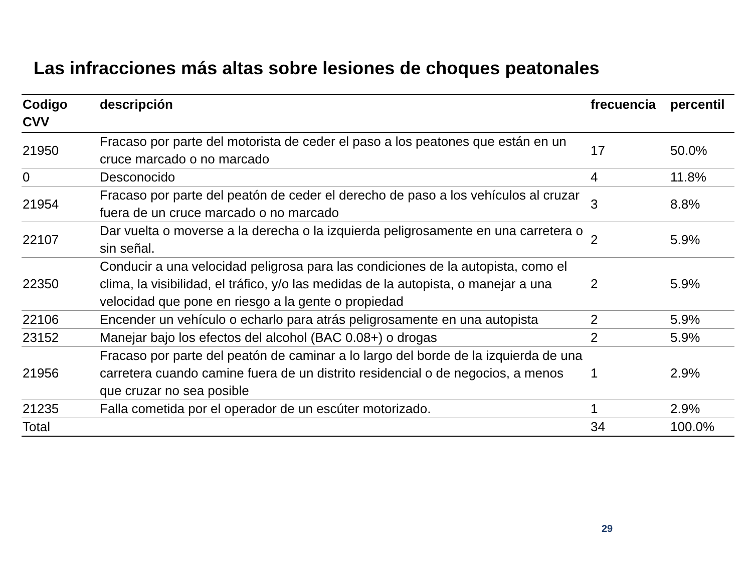Las infracciones más altas sobre lesiones de choques peatonales
| Codigo CVV | descripción | frecuencia | percentil |
| --- | --- | --- | --- |
| 21950 | Fracaso por parte del motorista de ceder el paso a los peatones que están en un cruce marcado o no marcado | 17 | 50.0% |
| 0 | Desconocido | 4 | 11.8% |
| 21954 | Fracaso por parte del peatón de ceder el derecho de paso a los vehículos al cruzar fuera de un cruce marcado o no marcado | 3 | 8.8% |
| 22107 | Dar vuelta o moverse a la derecha o la izquierda peligrosamente en una carretera o sin señal. | 2 | 5.9% |
| 22350 | Conducir a una velocidad peligrosa para las condiciones de la autopista, como el clima, la visibilidad, el tráfico, y/o las medidas de la autopista, o manejar a una velocidad que pone en riesgo a la gente o propiedad | 2 | 5.9% |
| 22106 | Encender un vehículo o echarlo para atrás peligrosamente en una autopista | 2 | 5.9% |
| 23152 | Manejar bajo los efectos del alcohol (BAC 0.08+) o drogas | 2 | 5.9% |
| 21956 | Fracaso por parte del peatón de caminar a lo largo del borde de la izquierda de una carretera cuando camine fuera de un distrito residencial o de negocios, a menos que cruzar no sea posible | 1 | 2.9% |
| 21235 | Falla cometida por el operador de un escúter motorizado. | 1 | 2.9% |
| Total | | 34 | 100.0% |
29